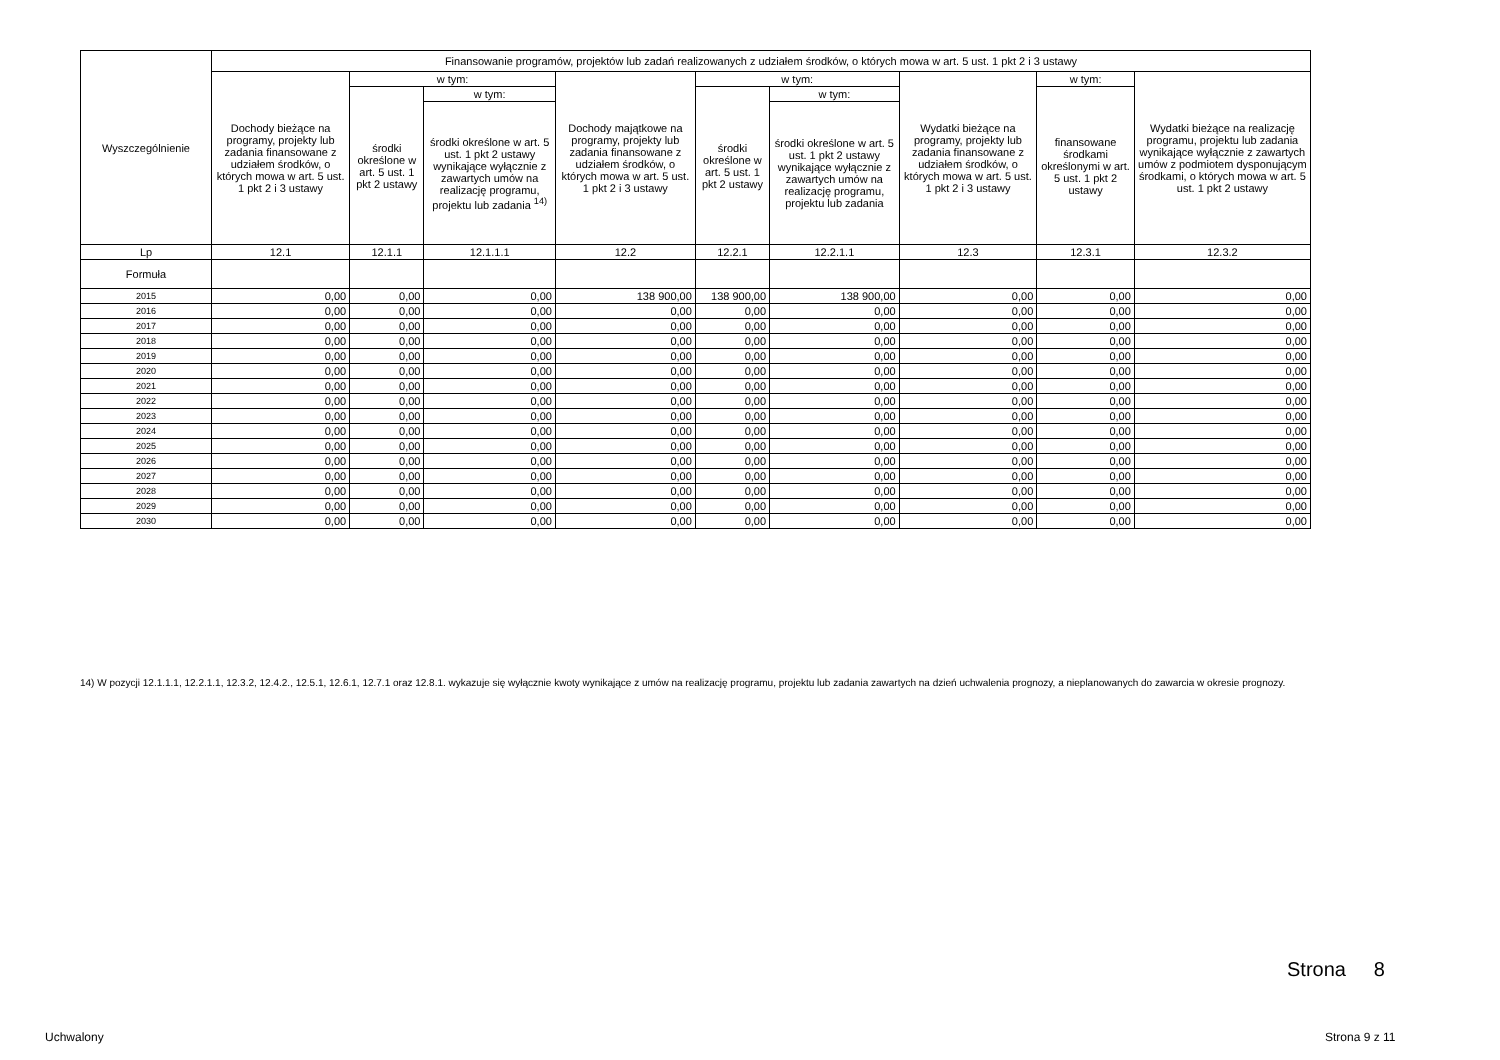| Wyszczególnienie | Finansowanie programów, projektów lub zadań realizowanych z udziałem środków, o których mowa w art. 5 ust. 1 pkt 2 i 3 ustawy | | | | | | | | |
| --- | --- | --- | --- | --- | --- | --- | --- | --- | --- |
| | Dochody bieżące na programy, projekty lub zadania finansowane z udziałem środków, o których mowa w art. 5 ust. 1 pkt 2 i 3 ustawy | w tym: | | Dochody majątkowe na programy, projekty lub zadania finansowane z udziałem środków, o których mowa w art. 5 ust. 1 pkt 2 i 3 ustawy | w tym: | | Wydatki bieżące na programy, projekty lub zadania finansowane z udziałem środków, o których mowa w art. 5 ust. 1 pkt 2 i 3 ustawy | w tym: | Wydatki bieżące na realizację programu, projektu lub zadania wynikające wyłącznie z zawartych umów z podmiotem dysponującym środkami, o których mowa w art. 5 ust. 1 pkt 2 ustawy |
| | | środki określone w art. 5 ust. 1 pkt 2 ustawy | w tym: | | środki określone w art. 5 ust. 1 pkt 2 ustawy | w tym: | | finansowane środkami określonymi w art. 5 ust. 1 pkt 2 ustawy | |
| | | | środki określone w art. 5 ust. 1 pkt 2 ustawy wynikające wyłącznie z zawartych umów na realizację programu, projektu lub zadania <sup>14)</sup> | | | środki określone w art. 5 ust. 1 pkt 2 ustawy wynikające wyłącznie z zawartych umów na realizację programu, projektu lub zadania | | | |
| Lp | 12.1 | 12.1.1 | 12.1.1.1 | 12.2 | 12.2.1 | 12.2.1.1 | 12.3 | 12.3.1 | 12.3.2 |
| Formuła | | | | | | | | | |
| 2015 | 0,00 | 0,00 | 0,00 | 138 900,00 | 138 900,00 | 138 900,00 | 0,00 | 0,00 | 0,00 |
| 2016 | 0,00 | 0,00 | 0,00 | 0,00 | 0,00 | 0,00 | 0,00 | 0,00 | 0,00 |
| 2017 | 0,00 | 0,00 | 0,00 | 0,00 | 0,00 | 0,00 | 0,00 | 0,00 | 0,00 |
| 2018 | 0,00 | 0,00 | 0,00 | 0,00 | 0,00 | 0,00 | 0,00 | 0,00 | 0,00 |
| 2019 | 0,00 | 0,00 | 0,00 | 0,00 | 0,00 | 0,00 | 0,00 | 0,00 | 0,00 |
| 2020 | 0,00 | 0,00 | 0,00 | 0,00 | 0,00 | 0,00 | 0,00 | 0,00 | 0,00 |
| 2021 | 0,00 | 0,00 | 0,00 | 0,00 | 0,00 | 0,00 | 0,00 | 0,00 | 0,00 |
| 2022 | 0,00 | 0,00 | 0,00 | 0,00 | 0,00 | 0,00 | 0,00 | 0,00 | 0,00 |
| 2023 | 0,00 | 0,00 | 0,00 | 0,00 | 0,00 | 0,00 | 0,00 | 0,00 | 0,00 |
| 2024 | 0,00 | 0,00 | 0,00 | 0,00 | 0,00 | 0,00 | 0,00 | 0,00 | 0,00 |
| 2025 | 0,00 | 0,00 | 0,00 | 0,00 | 0,00 | 0,00 | 0,00 | 0,00 | 0,00 |
| 2026 | 0,00 | 0,00 | 0,00 | 0,00 | 0,00 | 0,00 | 0,00 | 0,00 | 0,00 |
| 2027 | 0,00 | 0,00 | 0,00 | 0,00 | 0,00 | 0,00 | 0,00 | 0,00 | 0,00 |
| 2028 | 0,00 | 0,00 | 0,00 | 0,00 | 0,00 | 0,00 | 0,00 | 0,00 | 0,00 |
| 2029 | 0,00 | 0,00 | 0,00 | 0,00 | 0,00 | 0,00 | 0,00 | 0,00 | 0,00 |
| 2030 | 0,00 | 0,00 | 0,00 | 0,00 | 0,00 | 0,00 | 0,00 | 0,00 | 0,00 |
14) W pozycji 12.1.1.1, 12.2.1.1, 12.3.2, 12.4.2., 12.5.1, 12.6.1, 12.7.1 oraz 12.8.1. wykazuje się wyłącznie kwoty wynikające z umów na realizację programu, projektu lub zadania zawartych na dzień uchwalenia prognozy, a nieplanowanych do zawarcia w okresie prognozy.
Strona 8
Uchwalony Strona 9 z 11